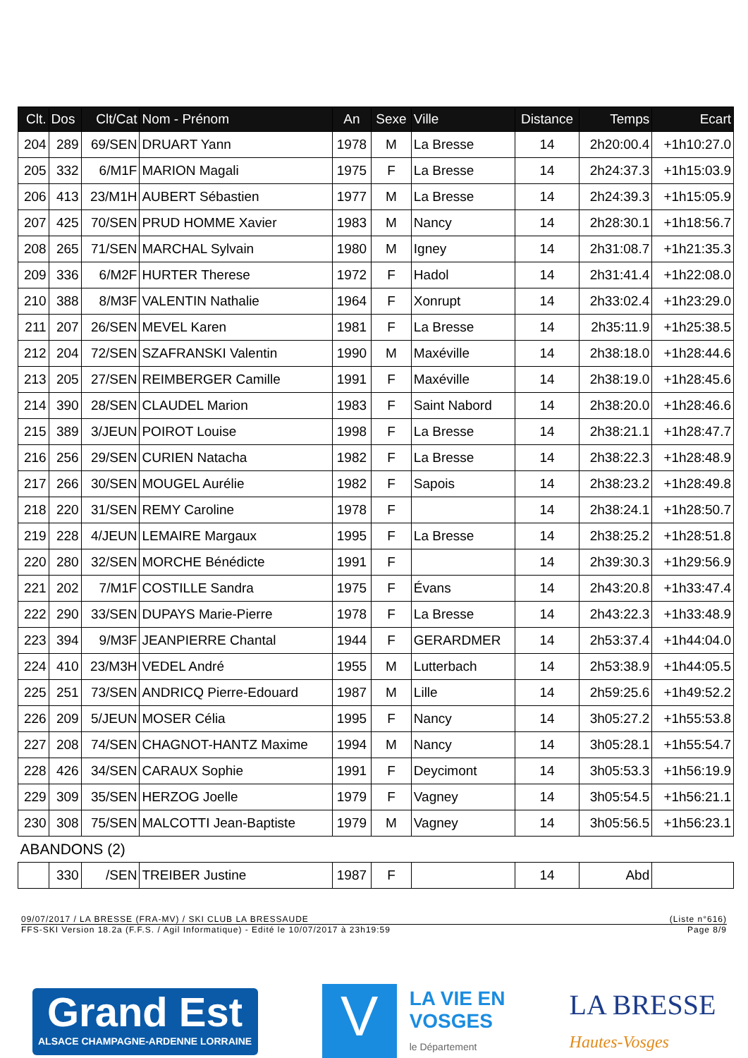| Clt. | Dos | Clt/Cat | Nom - Prénom | An | Sexe | Ville | Distance | Temps | Ecart |
| --- | --- | --- | --- | --- | --- | --- | --- | --- | --- |
| 204 | 289 | 69/SEN | DRUART Yann | 1978 | M | La Bresse | 14 | 2h20:00.4 | +1h10:27.0 |
| 205 | 332 | 6/M1F | MARION Magali | 1975 | F | La Bresse | 14 | 2h24:37.3 | +1h15:03.9 |
| 206 | 413 | 23/M1H | AUBERT Sébastien | 1977 | M | La Bresse | 14 | 2h24:39.3 | +1h15:05.9 |
| 207 | 425 | 70/SEN | PRUD HOMME Xavier | 1983 | M | Nancy | 14 | 2h28:30.1 | +1h18:56.7 |
| 208 | 265 | 71/SEN | MARCHAL Sylvain | 1980 | M | Igney | 14 | 2h31:08.7 | +1h21:35.3 |
| 209 | 336 | 6/M2F | HURTER Therese | 1972 | F | Hadol | 14 | 2h31:41.4 | +1h22:08.0 |
| 210 | 388 | 8/M3F | VALENTIN Nathalie | 1964 | F | Xonrupt | 14 | 2h33:02.4 | +1h23:29.0 |
| 211 | 207 | 26/SEN | MEVEL Karen | 1981 | F | La Bresse | 14 | 2h35:11.9 | +1h25:38.5 |
| 212 | 204 | 72/SEN | SZAFRANSKI Valentin | 1990 | M | Maxéville | 14 | 2h38:18.0 | +1h28:44.6 |
| 213 | 205 | 27/SEN | REIMBERGER Camille | 1991 | F | Maxéville | 14 | 2h38:19.0 | +1h28:45.6 |
| 214 | 390 | 28/SEN | CLAUDEL Marion | 1983 | F | Saint Nabord | 14 | 2h38:20.0 | +1h28:46.6 |
| 215 | 389 | 3/JEUN | POIROT Louise | 1998 | F | La Bresse | 14 | 2h38:21.1 | +1h28:47.7 |
| 216 | 256 | 29/SEN | CURIEN Natacha | 1982 | F | La Bresse | 14 | 2h38:22.3 | +1h28:48.9 |
| 217 | 266 | 30/SEN | MOUGEL Aurélie | 1982 | F | Sapois | 14 | 2h38:23.2 | +1h28:49.8 |
| 218 | 220 | 31/SEN | REMY Caroline | 1978 | F | | 14 | 2h38:24.1 | +1h28:50.7 |
| 219 | 228 | 4/JEUN | LEMAIRE Margaux | 1995 | F | La Bresse | 14 | 2h38:25.2 | +1h28:51.8 |
| 220 | 280 | 32/SEN | MORCHE Bénédicte | 1991 | F | | 14 | 2h39:30.3 | +1h29:56.9 |
| 221 | 202 | 7/M1F | COSTILLE Sandra | 1975 | F | Évans | 14 | 2h43:20.8 | +1h33:47.4 |
| 222 | 290 | 33/SEN | DUPAYS Marie-Pierre | 1978 | F | La Bresse | 14 | 2h43:22.3 | +1h33:48.9 |
| 223 | 394 | 9/M3F | JEANPIERRE Chantal | 1944 | F | GERARDMER | 14 | 2h53:37.4 | +1h44:04.0 |
| 224 | 410 | 23/M3H | VEDEL André | 1955 | M | Lutterbach | 14 | 2h53:38.9 | +1h44:05.5 |
| 225 | 251 | 73/SEN | ANDRICQ Pierre-Edouard | 1987 | M | Lille | 14 | 2h59:25.6 | +1h49:52.2 |
| 226 | 209 | 5/JEUN | MOSER Célia | 1995 | F | Nancy | 14 | 3h05:27.2 | +1h55:53.8 |
| 227 | 208 | 74/SEN | CHAGNOT-HANTZ Maxime | 1994 | M | Nancy | 14 | 3h05:28.1 | +1h55:54.7 |
| 228 | 426 | 34/SEN | CARAUX Sophie | 1991 | F | Deycimont | 14 | 3h05:53.3 | +1h56:19.9 |
| 229 | 309 | 35/SEN | HERZOG Joelle | 1979 | F | Vagney | 14 | 3h05:54.5 | +1h56:21.1 |
| 230 | 308 | 75/SEN | MALCOTTI Jean-Baptiste | 1979 | M | Vagney | 14 | 3h05:56.5 | +1h56:23.1 |
| ABANDONS (2) | | | | | | | | | |
| | 330 | /SEN | TREIBER Justine | 1987 | F | | 14 | Abd | |
09/07/2017 / LA BRESSE (FRA-MV) / SKI CLUB LA BRESSAUDE (Liste n°616)
FFS-SKI Version 18.2a (F.F.S. / Agil Informatique) - Edité le 10/07/2017 à 23h19:59 Page 8/9
Grand Est
ALSACE CHAMPAGNE-ARDENNE LORRAINE
V
LA VIE EN
VOSGES
le Département
LA BRESSE
Hautes-Vosges